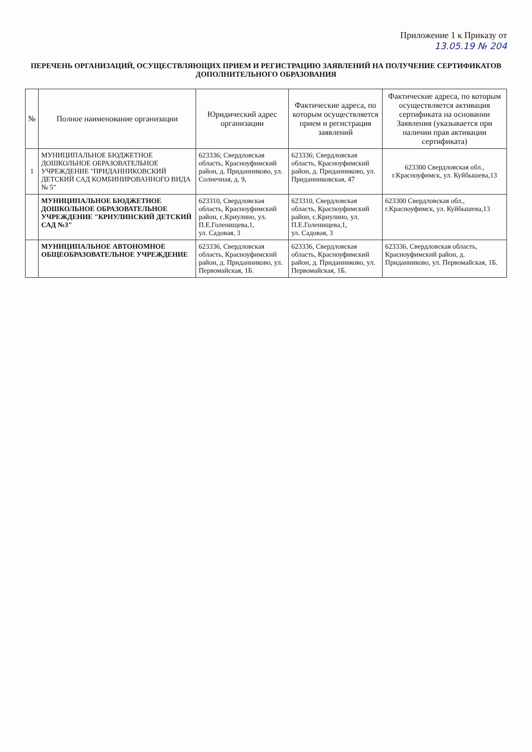Приложение 1 к Приказу от
13.05.19 № 204
ПЕРЕЧЕНЬ ОРГАНИЗАЦИЙ, ОСУЩЕСТВЛЯЮЩИХ ПРИЕМ И РЕГИСТРАЦИЮ ЗАЯВЛЕНИЙ НА ПОЛУЧЕНИЕ СЕРТИФИКАТОВ ДОПОЛНИТЕЛЬНОГО ОБРАЗОВАНИЯ
| № | Полное наименование организации | Юридический адрес организации | Фактические адреса, по которым осуществляется прием и регистрация заявлений | Фактические адреса, по которым осуществляется активация сертификата на основании Заявления (указывается при наличии прав активации сертификата) |
| --- | --- | --- | --- | --- |
| 1 | МУНИЦИПАЛЬНОЕ БЮДЖЕТНОЕ ДОШКОЛЬНОЕ ОБРАЗОВАТЕЛЬНОЕ УЧРЕЖДЕНИЕ "ПРИДАННИКОВСКИЙ ДЕТСКИЙ САД КОМБИНИРОВАННОГО ВИДА № 5" | 623336; Свердловская область, Красноуфимский район, д. Приданниково, ул. Солнечная, д. 9, | 623336; Свердловская область, Красноуфимский район, д. Приданниково, ул. Приданниковская, 47 | 623300 Свердловская обл., г.Красноуфимск, ул. Куйбышева,13 |
| | МУНИЦИПАЛЬНОЕ БЮДЖЕТНОЕ ДОШКОЛЬНОЕ ОБРАЗОВАТЕЛЬНОЕ УЧРЕЖДЕНИЕ "КРИУЛИНСКИЙ ДЕТСКИЙ САД №3" | 623310, Свердловская область, Красноуфимский район, с.Криулино, ул. П.Е.Голенищева,1, ул. Садовая, 3 | 623310, Свердловская область, Красноуфимский район, с.Криулино, ул. П.Е.Голенищева,1, ул. Садовая, 3 | 623300 Свердловская обл., г.Красноуфимск, ул. Куйбышева,13 |
| | МУНИЦИПАЛЬНОЕ АВТОНОМНОЕ ОБЩЕОБРАЗОВАТЕЛЬНОЕ УЧРЕЖДЕНИЕ | 623336, Свердловская область, Красноуфимский район, д. Приданниково, ул. Первомайская, 1Б. | 623336, Свердловская область, Красноуфимский район, д. Приданниково, ул. Первомайская, 1Б. | 623336, Свердловская область, Красноуфимский район, д. Приданниково, ул. Первомайская, 1Б. |